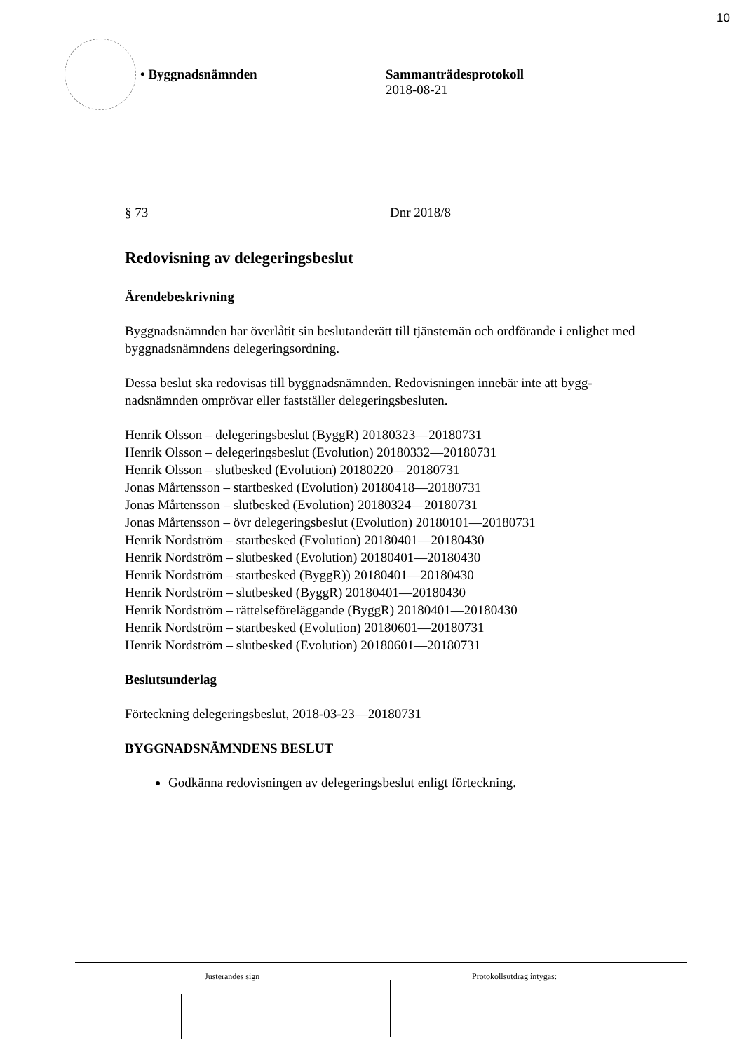10
• Byggnadsnämnden Sammanträdesprotokoll
2018-08-21
§ 73 Dnr 2018/8
Redovisning av delegeringsbeslut
Ärendebeskrivning
Byggnadsnämnden har överlåtit sin beslutanderätt till tjänstemän och ordförande i enlighet med byggnadsnämndens delegeringsordning.
Dessa beslut ska redovisas till byggnadsnämnden. Redovisningen innebär inte att bygg-
nadsnämnden omprövar eller fastställer delegeringsbesluten.
Henrik Olsson – delegeringsbeslut (ByggR) 20180323—20180731
Henrik Olsson – delegeringsbeslut (Evolution) 20180332—20180731
Henrik Olsson – slutbesked (Evolution) 20180220—20180731
Jonas Mårtensson – startbesked (Evolution) 20180418—20180731
Jonas Mårtensson – slutbesked (Evolution) 20180324—20180731
Jonas Mårtensson – övr delegeringsbeslut (Evolution) 20180101—20180731
Henrik Nordström – startbesked (Evolution) 20180401—20180430
Henrik Nordström – slutbesked (Evolution) 20180401—20180430
Henrik Nordström – startbesked (ByggR)) 20180401—20180430
Henrik Nordström – slutbesked (ByggR) 20180401—20180430
Henrik Nordström – rättelseföreläggande (ByggR) 20180401—20180430
Henrik Nordström – startbesked (Evolution) 20180601—20180731
Henrik Nordström – slutbesked (Evolution) 20180601—20180731
Beslutsunderlag
Förteckning delegeringsbeslut, 2018-03-23—20180731
BYGGNADSNÄMNDENS BESLUT
Godkänna redovisningen av delegeringsbeslut enligt förteckning.
Justerandes sign Protokollsutdrag intygas: